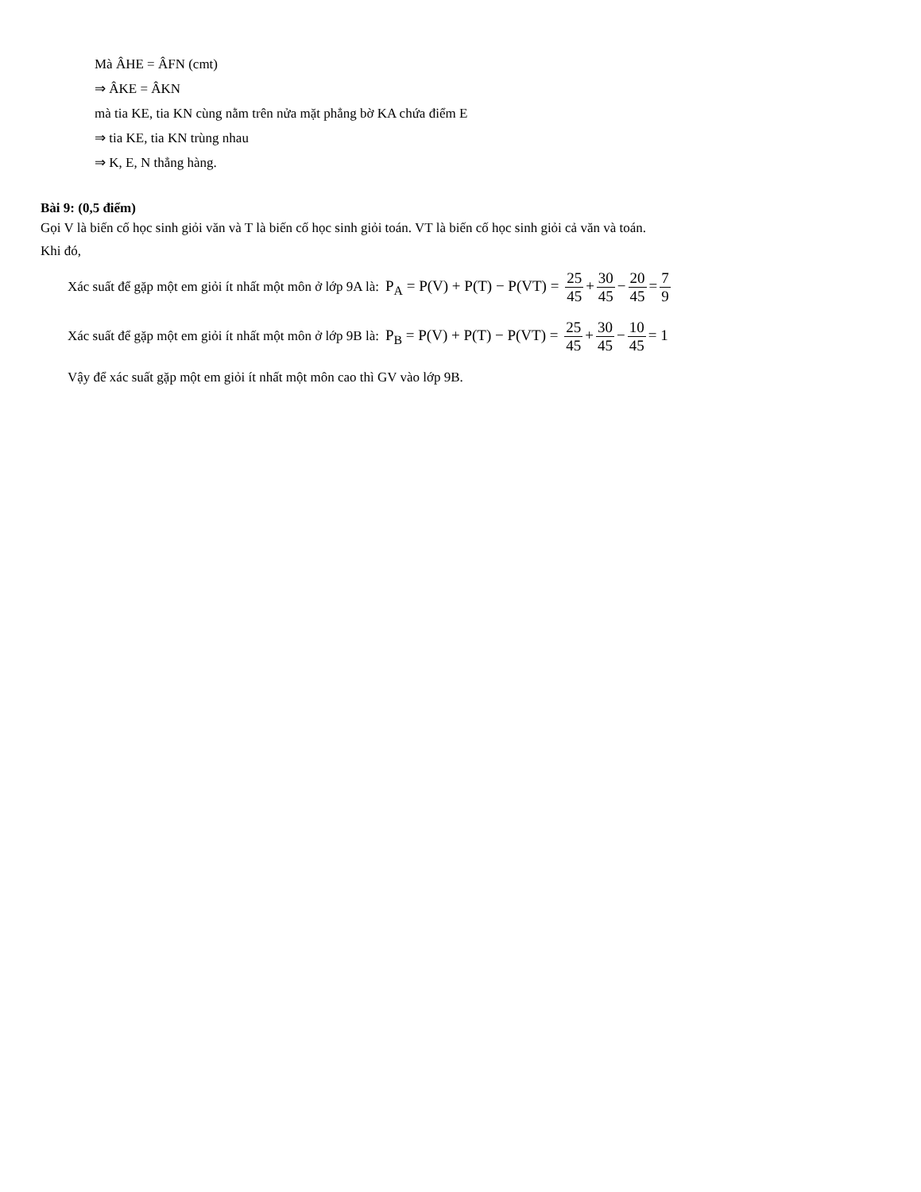Mà ÂHE = ÂFN (cmt)
⇒ ÂKE = ÂKN
mà tia KE, tia KN cùng nằm trên nửa mặt phẳng bờ KA chứa điểm E
⇒ tia KE, tia KN trùng nhau
⇒ K, E, N thẳng hàng.
Bài 9: (0,5 điểm)
Gọi V là biến cố học sinh giỏi văn và T là biến cố học sinh giỏi toán. VT là biến cố học sinh giỏi cả văn và toán.
Khi đó,
Xác suất để gặp một em giỏi ít nhất một môn ở lớp 9A là: P<sub>A</sub> = P(V) + P(T) − P(VT) = 25 45 + 30 45 − 20 45 = 7 9
Xác suất để gặp một em giỏi ít nhất một môn ở lớp 9B là: P<sub>B</sub> = P(V) + P(T) − P(VT) = 25 45 + 30 45 − 10 45 = 1
Vậy để xác suất gặp một em giỏi ít nhất một môn cao thì GV vào lớp 9B.